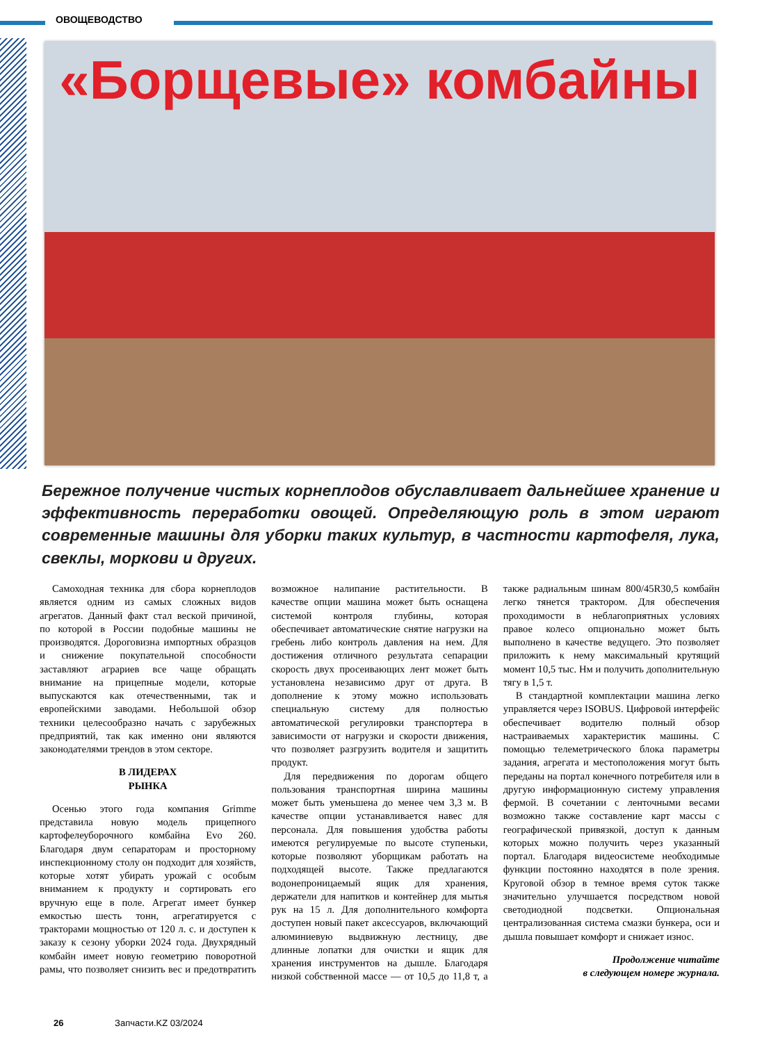ОВОЩЕВОДСТВО
«Борщевые» комбайны
Бережное получение чистых корнеплодов обуславливает дальнейшее хранение и эффективность переработки овощей. Определяющую роль в этом играют современные машины для уборки таких культур, в частности картофеля, лука, свеклы, моркови и других.
Самоходная техника для сбора корнеплодов является одним из самых сложных видов агрегатов. Данный факт стал веской причиной, по которой в России подобные машины не производятся. Дороговизна импортных образцов и снижение покупательной способности заставляют аграриев все чаще обращать внимание на прицепные модели, которые выпускаются как отечественными, так и европейскими заводами. Небольшой обзор техники целесообразно начать с зарубежных предприятий, так как именно они являются законодателями трендов в этом секторе.
В ЛИДЕРАХ
РЫНКА
Осенью этого года компания Grimme представила новую модель прицепного картофелеуборочного комбайна Evo 260. Благодаря двум сепараторам и просторному инспекционному столу он подходит для хозяйств, которые хотят убирать урожай с особым вниманием к продукту и сортировать его вручную еще в поле. Агрегат имеет бункер емкостью шесть тонн, агрегатируется с тракторами мощностью от 120 л. с. и доступен к заказу к сезону уборки 2024 года. Двухрядный комбайн имеет новую геометрию поворотной рамы, что позволяет снизить вес и предотвратить возможное налипание растительности. В качестве опции машина может быть оснащена системой контроля глубины, которая обеспечивает автоматические снятие нагрузки на гребень либо контроль давления на нем. Для достижения отличного результата сепарации скорость двух просеивающих лент может быть установлена независимо друг от друга. В дополнение к этому можно использовать специальную систему для полностью автоматической регулировки транспортера в зависимости от нагрузки и скорости движения, что позволяет разгрузить водителя и защитить продукт.
Для передвижения по дорогам общего пользования транспортная ширина машины может быть уменьшена до менее чем 3,3 м. В качестве опции устанавливается навес для персонала. Для повышения удобства работы имеются регулируемые по высоте ступеньки, которые позволяют уборщикам работать на подходящей высоте. Также предлагаются водонепроницаемый ящик для хранения, держатели для напитков и контейнер для мытья рук на 15 л. Для дополнительного комфорта доступен новый пакет аксессуаров, включающий алюминиевую выдвижную лестницу, две длинные лопатки для очистки и ящик для хранения инструментов на дышле. Благодаря низкой собственной массе — от 10,5 до 11,8 т, а также радиальным шинам 800/45R30,5 комбайн легко тянется трактором. Для обеспечения проходимости в неблагоприятных условиях правое колесо опционально может быть выполнено в качестве ведущего. Это позволяет приложить к нему максимальный крутящий момент 10,5 тыс. Нм и получить дополнительную тягу в 1,5 т.
В стандартной комплектации машина легко управляется через ISOBUS. Цифровой интерфейс обеспечивает водителю полный обзор настраиваемых характеристик машины. С помощью телеметрического блока параметры задания, агрегата и местоположения могут быть переданы на портал конечного потребителя или в другую информационную систему управления фермой. В сочетании с ленточными весами возможно также составление карт массы с географической привязкой, доступ к данным которых можно получить через указанный портал. Благодаря видеосистеме необходимые функции постоянно находятся в поле зрения. Круговой обзор в темное время суток также значительно улучшается посредством новой светодиодной подсветки. Опциональная централизованная система смазки бункера, оси и дышла повышает комфорт и снижает износ.
Продолжение читайте
в следующем номере журнала.
26 Запчасти.KZ 03/2024